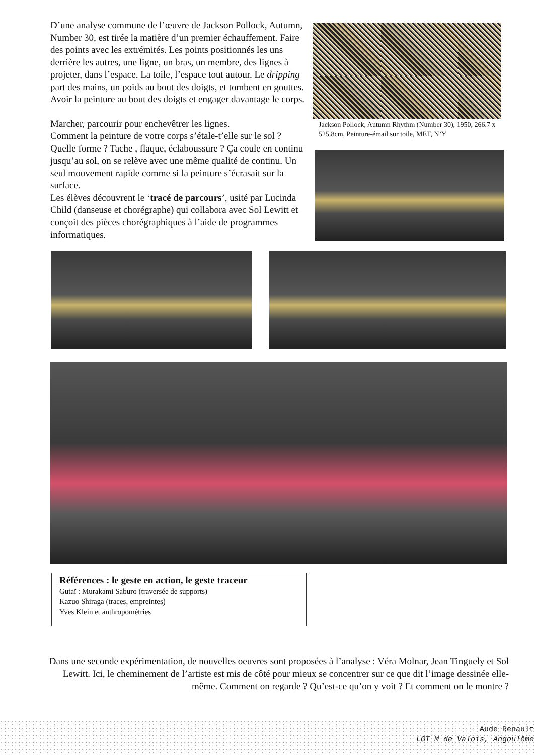D’une analyse commune de l’œuvre de Jackson Pollock, Autumn, Number 30, est tirée la matière d’un premier échauffement. Faire des points avec les extrémités. Les points positionnés les uns derrière les autres, une ligne, un bras, un membre, des lignes à projeter, dans l’espace. La toile, l’espace tout autour. Le dripping part des mains, un poids au bout des doigts, et tombent en gouttes. Avoir la peinture au bout des doigts et engager davantage le corps.
Marcher, parcourir pour enchevêtrer les lignes.
Comment la peinture de votre corps s’étale-t’elle sur le sol ? Quelle forme ? Tache , flaque, éclaboussure ? Ça coule en continu jusqu’au sol, on se relève avec une même qualité de continu. Un seul mouvement rapide comme si la peinture s’écrasait sur la surface.
Les élèves découvrent le ‘tracé de parcours’, usité par Lucinda Child (danseuse et chorégraphe) qui collabora avec Sol Lewitt et conçoit des pièces chorégraphiques à l’aide de programmes informatiques.
Jackson Pollock, Autumn Rhythm (Number 30), 1950, 266.7 x 525.8cm, Peinture-émail sur toile, MET, N’Y
Références : le geste en action, le geste traceur
Gutaï : Murakami Saburo (traversée de supports)
Kazuo Shiraga (traces, empreintes)
Yves Klein et anthropométries
Dans une seconde expérimentation, de nouvelles oeuvres sont proposées à l’analyse : Véra Molnar, Jean Tinguely et Sol Lewitt. Ici, le cheminement de l’artiste est mis de côté pour mieux se concentrer sur ce que dit l’image dessinée elle-même. Comment on regarde ? Qu’est-ce qu’on y voit ? Et comment on le montre ?
Aude Renault
LGT M de Valois, Angoulême